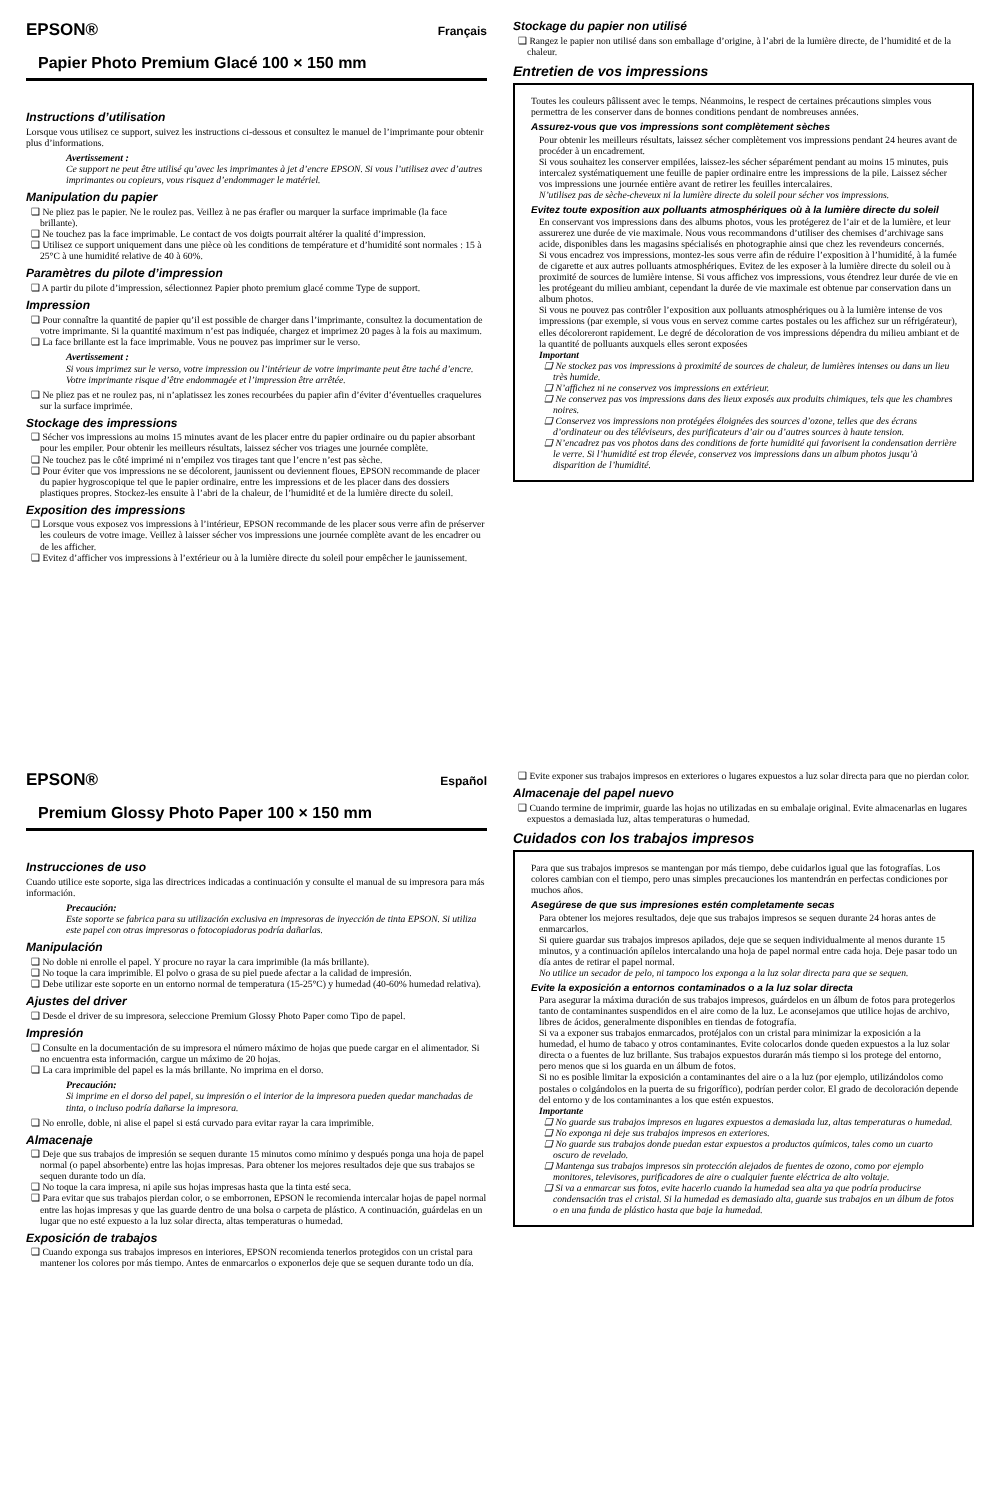EPSON® Français
Papier Photo Premium Glacé 100 × 150 mm
Instructions d’utilisation
Lorsque vous utilisez ce support, suivez les instructions ci-dessous et consultez le manuel de l’imprimante pour obtenir plus d’informations.
Avertissement :
Ce support ne peut être utilisé qu’avec les imprimantes à jet d’encre EPSON. Si vous l’utilisez avec d’autres imprimantes ou copieurs, vous risquez d’endommager le matériel.
Manipulation du papier
❑ Ne pliez pas le papier. Ne le roulez pas. Veillez à ne pas érafler ou marquer la surface imprimable (la face brillante).
❑ Ne touchez pas la face imprimable. Le contact de vos doigts pourrait altérer la qualité d’impression.
❑ Utilisez ce support uniquement dans une pièce où les conditions de température et d’humidité sont normales : 15 à 25°C à une humidité relative de 40 à 60%.
Paramètres du pilote d’impression
❑ A partir du pilote d’impression, sélectionnez Papier photo premium glacé comme Type de support.
Impression
❑ Pour connaître la quantité de papier qu’il est possible de charger dans l’imprimante, consultez la documentation de votre imprimante. Si la quantité maximum n’est pas indiquée, chargez et imprimez 20 pages à la fois au maximum.
❑ La face brillante est la face imprimable. Vous ne pouvez pas imprimer sur le verso.
Avertissement :
Si vous imprimez sur le verso, votre impression ou l’intérieur de votre imprimante peut être taché d’encre. Votre imprimante risque d’être endommagée et l’impression être arrêtée.
❑ Ne pliez pas et ne roulez pas, ni n’aplatissez les zones recourbées du papier afin d’éviter d’éventuelles craquelures sur la surface imprimée.
Stockage des impressions
❑ Sécher vos impressions au moins 15 minutes avant de les placer entre du papier ordinaire ou du papier absorbant pour les empiler. Pour obtenir les meilleurs résultats, laissez sécher vos triages une journée complète.
❑ Ne touchez pas le côté imprimé ni n’empilez vos tirages tant que l’encre n’est pas sèche.
❑ Pour éviter que vos impressions ne se décolorent, jaunissent ou deviennent floues, EPSON recommande de placer du papier hygroscopique tel que le papier ordinaire, entre les impressions et de les placer dans des dossiers plastiques propres. Stockez-les ensuite à l’abri de la chaleur, de l’humidité et de la lumière directe du soleil.
Exposition des impressions
❑ Lorsque vous exposez vos impressions à l’intérieur, EPSON recommande de les placer sous verre afin de préserver les couleurs de votre image. Veillez à laisser sécher vos impressions une journée complète avant de les encadrer ou de les afficher.
❑ Evitez d’afficher vos impressions à l’extérieur ou à la lumière directe du soleil pour empêcher le jaunissement.
Stockage du papier non utilisé
❑ Rangez le papier non utilisé dans son emballage d’origine, à l’abri de la lumière directe, de l’humidité et de la chaleur.
Entretien de vos impressions
Toutes les couleurs pâlissent avec le temps. Néanmoins, le respect de certaines précautions simples vous permettra de les conserver dans de bonnes conditions pendant de nombreuses années.
Assurez-vous que vos impressions sont complètement sèches
Pour obtenir les meilleurs résultats, laissez sécher complètement vos impressions pendant 24 heures avant de procéder à un encadrement.
Si vous souhaitez les conserver empilées, laissez-les sécher séparément pendant au moins 15 minutes, puis intercalez systématiquement une feuille de papier ordinaire entre les impressions de la pile. Laissez sécher vos impressions une journée entière avant de retirer les feuilles intercalaires.
N’utilisez pas de sèche-cheveux ni la lumière directe du soleil pour sécher vos impressions.
Evitez toute exposition aux polluants atmosphériques où à la lumière directe du soleil
En conservant vos impressions dans des albums photos, vous les protégerez de l’air et de la lumière, et leur assurerez une durée de vie maximale. Nous vous recommandons d’utiliser des chemises d’archivage sans acide, disponibles dans les magasins spécialisés en photographie ainsi que chez les revendeurs concernés.
Si vous encadrez vos impressions, montez-les sous verre afin de réduire l’exposition à l’humidité, à la fumée de cigarette et aux autres polluants atmosphériques. Evitez de les exposer à la lumière directe du soleil ou à proximité de sources de lumière intense. Si vous affichez vos impressions, vous étendrez leur durée de vie en les protégeant du milieu ambiant, cependant la durée de vie maximale est obtenue par conservation dans un album photos.
Si vous ne pouvez pas contrôler l’exposition aux polluants atmosphériques ou à la lumière intense de vos impressions (par exemple, si vous vous en servez comme cartes postales ou les affichez sur un réfrigérateur), elles décoloreront rapidement. Le degré de décoloration de vos impressions dépendra du milieu ambiant et de la quantité de polluants auxquels elles seront exposées
Important
❑ Ne stockez pas vos impressions à proximité de sources de chaleur, de lumières intenses ou dans un lieu très humide.
❑ N’affichez ni ne conservez vos impressions en extérieur.
❑ Ne conservez pas vos impressions dans des lieux exposés aux produits chimiques, tels que les chambres noires.
❑ Conservez vos impressions non protégées éloignées des sources d’ozone, telles que des écrans d’ordinateur ou des téléviseurs, des purificateurs d’air ou d’autres sources à haute tension.
❑ N’encadrez pas vos photos dans des conditions de forte humidité qui favorisent la condensation derrière le verre. Si l’humidité est trop élevée, conservez vos impressions dans un album photos jusqu’à disparition de l’humidité.
EPSON® Español
Premium Glossy Photo Paper 100 × 150 mm
Instrucciones de uso
Cuando utilice este soporte, siga las directrices indicadas a continuación y consulte el manual de su impresora para más información.
Precaución:
Este soporte se fabrica para su utilización exclusiva en impresoras de inyección de tinta EPSON. Si utiliza este papel con otras impresoras o fotocopiadoras podría dañarlas.
Manipulación
❑ No doble ni enrolle el papel. Y procure no rayar la cara imprimible (la más brillante).
❑ No toque la cara imprimible. El polvo o grasa de su piel puede afectar a la calidad de impresión.
❑ Debe utilizar este soporte en un entorno normal de temperatura (15-25°C) y humedad (40-60% humedad relativa).
Ajustes del driver
❑ Desde el driver de su impresora, seleccione Premium Glossy Photo Paper como Tipo de papel.
Impresión
❑ Consulte en la documentación de su impresora el número máximo de hojas que puede cargar en el alimentador. Si no encuentra esta información, cargue un máximo de 20 hojas.
❑ La cara imprimible del papel es la más brillante. No imprima en el dorso.
Precaución:
Si imprime en el dorso del papel, su impresión o el interior de la impresora pueden quedar manchadas de tinta, o incluso podría dañarse la impresora.
❑ No enrolle, doble, ni alise el papel si está curvado para evitar rayar la cara imprimible.
Almacenaje
❑ Deje que sus trabajos de impresión se sequen durante 15 minutos como mínimo y después ponga una hoja de papel normal (o papel absorbente) entre las hojas impresas. Para obtener los mejores resultados deje que sus trabajos se sequen durante todo un día.
❑ No toque la cara impresa, ni apile sus hojas impresas hasta que la tinta esté seca.
❑ Para evitar que sus trabajos pierdan color, o se emborronen, EPSON le recomienda intercalar hojas de papel normal entre las hojas impresas y que las guarde dentro de una bolsa o carpeta de plástico. A continuación, guárdelas en un lugar que no esté expuesto a la luz solar directa, altas temperaturas o humedad.
Exposición de trabajos
❑ Cuando exponga sus trabajos impresos en interiores, EPSON recomienda tenerlos protegidos con un cristal para mantener los colores por más tiempo. Antes de enmarcarlos o exponerlos deje que se sequen durante todo un día.
❑ Evite exponer sus trabajos impresos en exteriores o lugares expuestos a luz solar directa para que no pierdan color.
Almacenaje del papel nuevo
❑ Cuando termine de imprimir, guarde las hojas no utilizadas en su embalaje original. Evite almacenarlas en lugares expuestos a demasiada luz, altas temperaturas o humedad.
Cuidados con los trabajos impresos
Para que sus trabajos impresos se mantengan por más tiempo, debe cuidarlos igual que las fotografías. Los colores cambian con el tiempo, pero unas simples precauciones los mantendrán en perfectas condiciones por muchos años.
Asegúrese de que sus impresiones estén completamente secas
Para obtener los mejores resultados, deje que sus trabajos impresos se sequen durante 24 horas antes de enmarcarlos.
Si quiere guardar sus trabajos impresos apilados, deje que se sequen individualmente al menos durante 15 minutos, y a continuación apílelos intercalando una hoja de papel normal entre cada hoja. Deje pasar todo un día antes de retirar el papel normal.
No utilice un secador de pelo, ni tampoco los exponga a la luz solar directa para que se sequen.
Evite la exposición a entornos contaminados o a la luz solar directa
Para asegurar la máxima duración de sus trabajos impresos, guárdelos en un álbum de fotos para protegerlos tanto de contaminantes suspendidos en el aire como de la luz. Le aconsejamos que utilice hojas de archivo, libres de ácidos, generalmente disponibles en tiendas de fotografía.
Si va a exponer sus trabajos enmarcados, protéjalos con un cristal para minimizar la exposición a la humedad, el humo de tabaco y otros contaminantes. Evite colocarlos donde queden expuestos a la luz solar directa o a fuentes de luz brillante. Sus trabajos expuestos durarán más tiempo si los protege del entorno, pero menos que si los guarda en un álbum de fotos.
Si no es posible limitar la exposición a contaminantes del aire o a la luz (por ejemplo, utilizándolos como postales o colgándolos en la puerta de su frigorífico), podrían perder color. El grado de decoloración depende del entorno y de los contaminantes a los que estén expuestos.
Importante
❑ No guarde sus trabajos impresos en lugares expuestos a demasiada luz, altas temperaturas o humedad.
❑ No exponga ni deje sus trabajos impresos en exteriores.
❑ No guarde sus trabajos donde puedan estar expuestos a productos químicos, tales como un cuarto oscuro de revelado.
❑ Mantenga sus trabajos impresos sin protección alejados de fuentes de ozono, como por ejemplo monitores, televisores, purificadores de aire o cualquier fuente eléctrica de alto voltaje.
❑ Si va a enmarcar sus fotos, evite hacerlo cuando la humedad sea alta ya que podría producirse condensación tras el cristal. Si la humedad es demasiado alta, guarde sus trabajos en un álbum de fotos o en una funda de plástico hasta que baje la humedad.